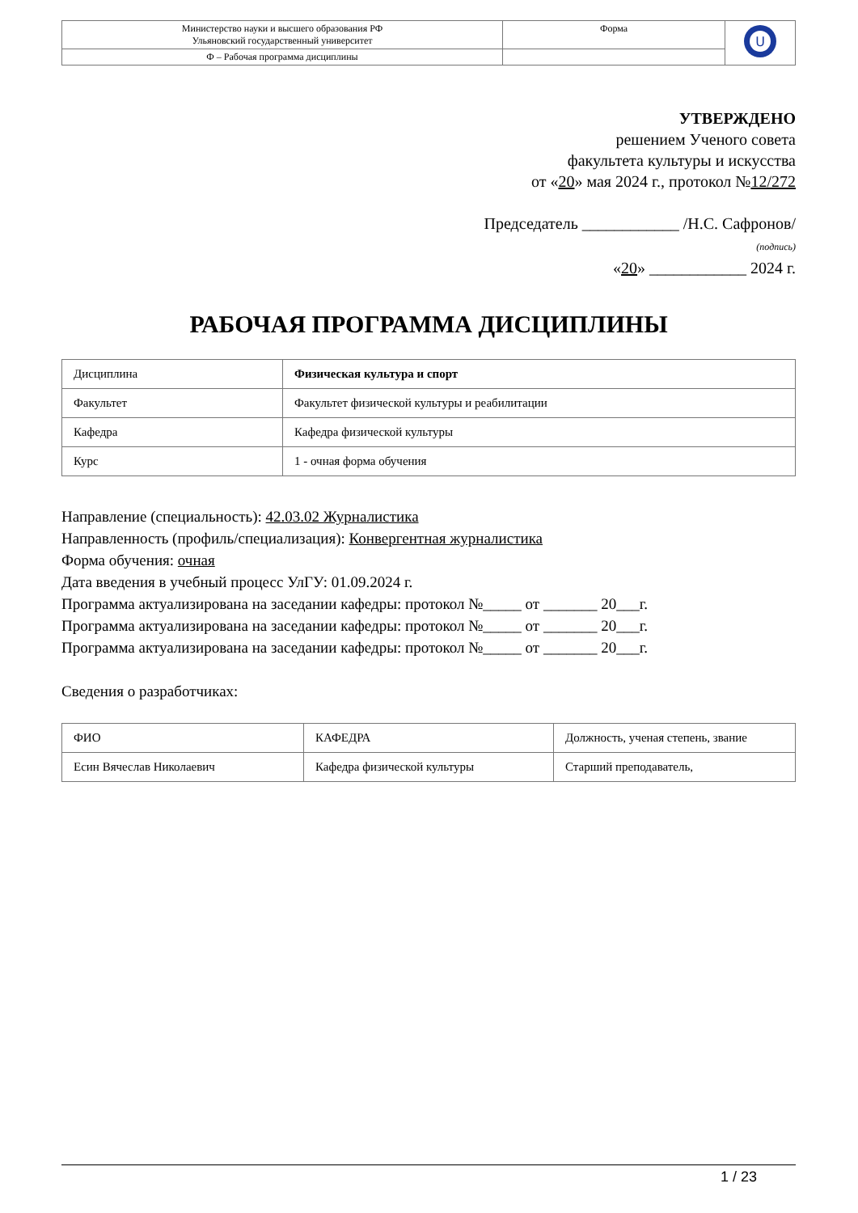| Министерство науки и высшего образования РФ Ульяновский государственный университет | Форма | U |
| Ф – Рабочая программа дисциплины | | |
УТВЕРЖДЕНО
решением Ученого совета
факультета культуры и искусства
от «20» мая 2024 г., протокол №12/272
Председатель ____________ /Н.С. Сафронов/
(подпись)
«20» ____________ 2024 г.
РАБОЧАЯ ПРОГРАММА ДИСЦИПЛИНЫ
| Дисциплина | Физическая культура и спорт |
| Факультет | Факультет физической культуры и реабилитации |
| Кафедра | Кафедра физической культуры |
| Курс | 1 - очная форма обучения |
Направление (специальность): 42.03.02 Журналистика
Направленность (профиль/специализация): Конвергентная журналистика
Форма обучения: очная
Дата введения в учебный процесс УлГУ: 01.09.2024 г.
Программа актуализирована на заседании кафедры: протокол №_____ от _______ 20___г.
Программа актуализирована на заседании кафедры: протокол №_____ от _______ 20___г.
Программа актуализирована на заседании кафедры: протокол №_____ от _______ 20___г.
Сведения о разработчиках:
| ФИО | КАФЕДРА | Должность, ученая степень, звание |
| Есин Вячеслав Николаевич | Кафедра физической культуры | Старший преподаватель, |
1 / 23